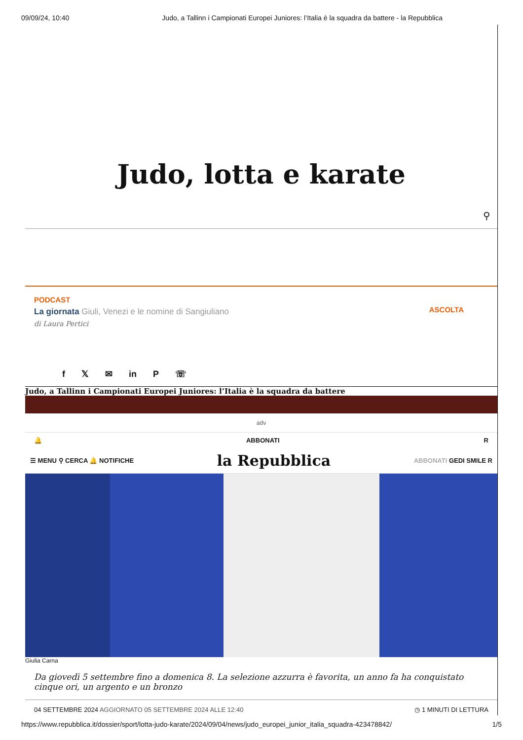09/09/24, 10:40 Judo, a Tallinn i Campionati Europei Juniores: l’Italia è la squadra da battere - la Repubblica
Judo, lotta e karate
⚲
PODCAST
La giornata Giuli, Venezi e le nomine di Sangiuliano
di Laura Pertici
ASCOLTA
f 𝕏 ✉ in P ☏
Judo, a Tallinn i Campionati Europei Juniores: l’Italia è la squadra da battere
adv
🔔 ABBONATI R
☰ MENU ⚲ CERCA 🔔 NOTIFICHE la Repubblica ABBONATI GEDI SMILE R
Giulia Carna
Da giovedì 5 settembre fino a domenica 8. La selezione azzurra è favorita, un anno fa ha conquistato cinque ori, un argento e un bronzo
04 SETTEMBRE 2024 AGGIORNATO 05 SETTEMBRE 2024 ALLE 12:40 ◷ 1 MINUTI DI LETTURA
https://www.repubblica.it/dossier/sport/lotta-judo-karate/2024/09/04/news/judo_europei_junior_italia_squadra-423478842/ 1/5